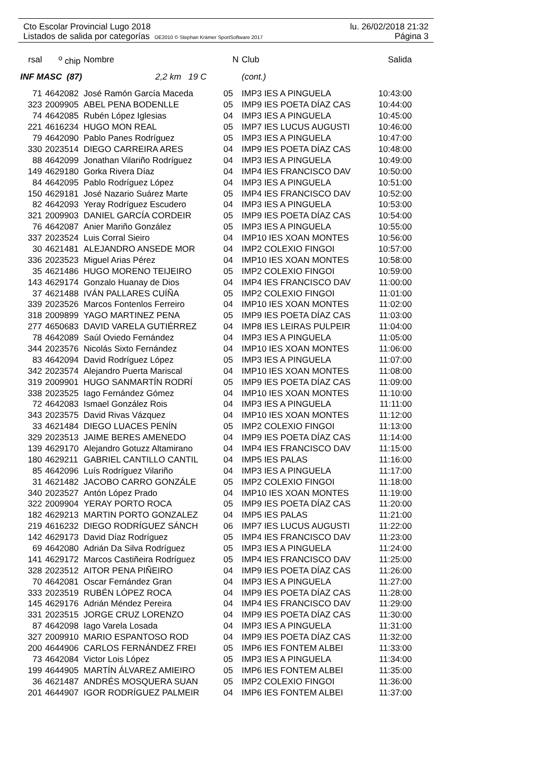Cto Escolar Provincial Lugo 2018 lu. 26/02/2018 21:32
Listados de salida por categorías OE2010 © Stephan Krämer SportSoftware 2017 Página 3
| rsal | <sup>o</sup> chip | Nombre | N | Club | Salida |
| --- | --- | --- | --- | --- | --- |
| INF MASC (87) 2,2 km 19 C | | | | (cont.) | |
| 71 | 4642082 | José Ramón García Maceda | 05 | IMP3 IES A PINGUELA | 10:43:00 |
| 323 | 2009905 | ABEL PENA BODENLLE | 05 | IMP9 IES POETA DÍAZ CAS | 10:44:00 |
| 74 | 4642085 | Rubén López Iglesias | 04 | IMP3 IES A PINGUELA | 10:45:00 |
| 221 | 4616234 | HUGO MON REAL | 05 | IMP7 IES LUCUS AUGUSTI | 10:46:00 |
| 79 | 4642090 | Pablo Panes Rodríguez | 05 | IMP3 IES A PINGUELA | 10:47:00 |
| 330 | 2023514 | DIEGO CARREIRA ARES | 04 | IMP9 IES POETA DÍAZ CAS | 10:48:00 |
| 88 | 4642099 | Jonathan Vilariño Rodríguez | 04 | IMP3 IES A PINGUELA | 10:49:00 |
| 149 | 4629180 | Gorka Rivera Díaz | 04 | IMP4 IES FRANCISCO DAV | 10:50:00 |
| 84 | 4642095 | Pablo Rodríguez López | 04 | IMP3 IES A PINGUELA | 10:51:00 |
| 150 | 4629181 | José Nazario Suárez Marte | 05 | IMP4 IES FRANCISCO DAV | 10:52:00 |
| 82 | 4642093 | Yeray Rodríguez Escudero | 04 | IMP3 IES A PINGUELA | 10:53:00 |
| 321 | 2009903 | DANIEL GARCÍA CORDEIR | 05 | IMP9 IES POETA DÍAZ CAS | 10:54:00 |
| 76 | 4642087 | Anier Mariño González | 05 | IMP3 IES A PINGUELA | 10:55:00 |
| 337 | 2023524 | Luis Corral Sieiro | 04 | IMP10 IES XOAN MONTES | 10:56:00 |
| 30 | 4621481 | ALEJANDRO ANSEDE MOR | 04 | IMP2 COLEXIO FINGOI | 10:57:00 |
| 336 | 2023523 | Miguel Arias Pérez | 04 | IMP10 IES XOAN MONTES | 10:58:00 |
| 35 | 4621486 | HUGO MORENO TEIJEIRO | 05 | IMP2 COLEXIO FINGOI | 10:59:00 |
| 143 | 4629174 | Gonzalo Huanay de Dios | 04 | IMP4 IES FRANCISCO DAV | 11:00:00 |
| 37 | 4621488 | IVÁN PALLARES CUÍÑA | 05 | IMP2 COLEXIO FINGOI | 11:01:00 |
| 339 | 2023526 | Marcos Fontenlos Ferreiro | 04 | IMP10 IES XOAN MONTES | 11:02:00 |
| 318 | 2009899 | YAGO MARTINEZ PENA | 05 | IMP9 IES POETA DÍAZ CAS | 11:03:00 |
| 277 | 4650683 | DAVID VARELA GUTIÉRREZ | 04 | IMP8 IES LEIRAS PULPEIR | 11:04:00 |
| 78 | 4642089 | Saúl Oviedo Fernández | 04 | IMP3 IES A PINGUELA | 11:05:00 |
| 344 | 2023576 | Nicolás Sixto Fernández | 04 | IMP10 IES XOAN MONTES | 11:06:00 |
| 83 | 4642094 | David Rodríguez López | 05 | IMP3 IES A PINGUELA | 11:07:00 |
| 342 | 2023574 | Alejandro Puerta Mariscal | 04 | IMP10 IES XOAN MONTES | 11:08:00 |
| 319 | 2009901 | HUGO SANMARTÍN RODRÍ | 05 | IMP9 IES POETA DÍAZ CAS | 11:09:00 |
| 338 | 2023525 | Iago Fernández Gómez | 04 | IMP10 IES XOAN MONTES | 11:10:00 |
| 72 | 4642083 | Ismael González Rois | 04 | IMP3 IES A PINGUELA | 11:11:00 |
| 343 | 2023575 | David Rivas Vázquez | 04 | IMP10 IES XOAN MONTES | 11:12:00 |
| 33 | 4621484 | DIEGO LUACES PENÍN | 05 | IMP2 COLEXIO FINGOI | 11:13:00 |
| 329 | 2023513 | JAIME BERES AMENEDO | 04 | IMP9 IES POETA DÍAZ CAS | 11:14:00 |
| 139 | 4629170 | Alejandro Gotuzz Altamirano | 04 | IMP4 IES FRANCISCO DAV | 11:15:00 |
| 180 | 4629211 | GABRIEL CANTILLO CANTIL | 04 | IMP5 IES PALAS | 11:16:00 |
| 85 | 4642096 | Luís Rodríguez Vilariño | 04 | IMP3 IES A PINGUELA | 11:17:00 |
| 31 | 4621482 | JACOBO CARRO GONZÁLE | 05 | IMP2 COLEXIO FINGOI | 11:18:00 |
| 340 | 2023527 | Antón López Prado | 04 | IMP10 IES XOAN MONTES | 11:19:00 |
| 322 | 2009904 | YERAY PORTO ROCA | 05 | IMP9 IES POETA DÍAZ CAS | 11:20:00 |
| 182 | 4629213 | MARTIN PORTO GONZALEZ | 04 | IMP5 IES PALAS | 11:21:00 |
| 219 | 4616232 | DIEGO RODRÍGUEZ SÁNCH | 06 | IMP7 IES LUCUS AUGUSTI | 11:22:00 |
| 142 | 4629173 | David Díaz Rodríguez | 05 | IMP4 IES FRANCISCO DAV | 11:23:00 |
| 69 | 4642080 | Adrián Da Silva Rodríguez | 05 | IMP3 IES A PINGUELA | 11:24:00 |
| 141 | 4629172 | Marcos Castiñeira Rodríguez | 05 | IMP4 IES FRANCISCO DAV | 11:25:00 |
| 328 | 2023512 | AITOR PENA PIÑEIRO | 04 | IMP9 IES POETA DÍAZ CAS | 11:26:00 |
| 70 | 4642081 | Oscar Fernández Gran | 04 | IMP3 IES A PINGUELA | 11:27:00 |
| 333 | 2023519 | RUBÉN LÓPEZ ROCA | 04 | IMP9 IES POETA DÍAZ CAS | 11:28:00 |
| 145 | 4629176 | Adrián Méndez Pereira | 04 | IMP4 IES FRANCISCO DAV | 11:29:00 |
| 331 | 2023515 | JORGE CRUZ LORENZO | 04 | IMP9 IES POETA DÍAZ CAS | 11:30:00 |
| 87 | 4642098 | Iago Varela Losada | 04 | IMP3 IES A PINGUELA | 11:31:00 |
| 327 | 2009910 | MARIO ESPANTOSO ROD | 04 | IMP9 IES POETA DÍAZ CAS | 11:32:00 |
| 200 | 4644906 | CARLOS FERNÁNDEZ FREI | 05 | IMP6 IES FONTEM ALBEI | 11:33:00 |
| 73 | 4642084 | Victor Lois López | 05 | IMP3 IES A PINGUELA | 11:34:00 |
| 199 | 4644905 | MARTÍN ÁLVAREZ AMIEIRO | 05 | IMP6 IES FONTEM ALBEI | 11:35:00 |
| 36 | 4621487 | ANDRÉS MOSQUERA SUAN | 05 | IMP2 COLEXIO FINGOI | 11:36:00 |
| 201 | 4644907 | IGOR RODRÍGUEZ PALMEIR | 04 | IMP6 IES FONTEM ALBEI | 11:37:00 |